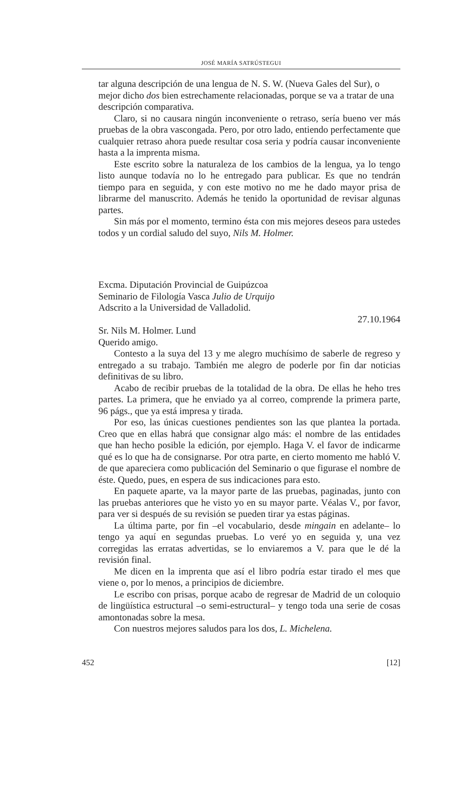JOSÉ MARÍA SATRÚSTEGUI
tar alguna descripción de una lengua de N. S. W. (Nueva Gales del Sur), o mejor dicho dos bien estrechamente relacionadas, porque se va a tratar de una descripción comparativa.
Claro, si no causara ningún inconveniente o retraso, sería bueno ver más pruebas de la obra vascongada. Pero, por otro lado, entiendo perfectamente que cualquier retraso ahora puede resultar cosa seria y podría causar inconveniente hasta a la imprenta misma.
Este escrito sobre la naturaleza de los cambios de la lengua, ya lo tengo listo aunque todavía no lo he entregado para publicar. Es que no tendrán tiempo para en seguida, y con este motivo no me he dado mayor prisa de librarme del manuscrito. Además he tenido la oportunidad de revisar algunas partes.
Sin más por el momento, termino ésta con mis mejores deseos para ustedes todos y un cordial saludo del suyo, Nils M. Holmer.
Excma. Diputación Provincial de Guipúzcoa
Seminario de Filología Vasca Julio de Urquijo
Adscrito a la Universidad de Valladolid.
27.10.1964
Sr. Nils M. Holmer. Lund
Querido amigo.
Contesto a la suya del 13 y me alegro muchísimo de saberle de regreso y entregado a su trabajo. También me alegro de poderle por fin dar noticias definitivas de su libro.
Acabo de recibir pruebas de la totalidad de la obra. De ellas he heho tres partes. La primera, que he enviado ya al correo, comprende la primera parte, 96 págs., que ya está impresa y tirada.
Por eso, las únicas cuestiones pendientes son las que plantea la portada. Creo que en ellas habrá que consignar algo más: el nombre de las entidades que han hecho posible la edición, por ejemplo. Haga V. el favor de indicarme qué es lo que ha de consignarse. Por otra parte, en cierto momento me habló V. de que apareciera como publicación del Seminario o que figurase el nombre de éste. Quedo, pues, en espera de sus indicaciones para esto.
En paquete aparte, va la mayor parte de las pruebas, paginadas, junto con las pruebas anteriores que he visto yo en su mayor parte. Véalas V., por favor, para ver si después de su revisión se pueden tirar ya estas páginas.
La última parte, por fin –el vocabulario, desde mingain en adelante– lo tengo ya aquí en segundas pruebas. Lo veré yo en seguida y, una vez corregidas las erratas advertidas, se lo enviaremos a V. para que le dé la revisión final.
Me dicen en la imprenta que así el libro podría estar tirado el mes que viene o, por lo menos, a principios de diciembre.
Le escribo con prisas, porque acabo de regresar de Madrid de un coloquio de lingüística estructural –o semi-estructural– y tengo toda una serie de cosas amontonadas sobre la mesa.
Con nuestros mejores saludos para los dos, L. Michelena.
452 [12]